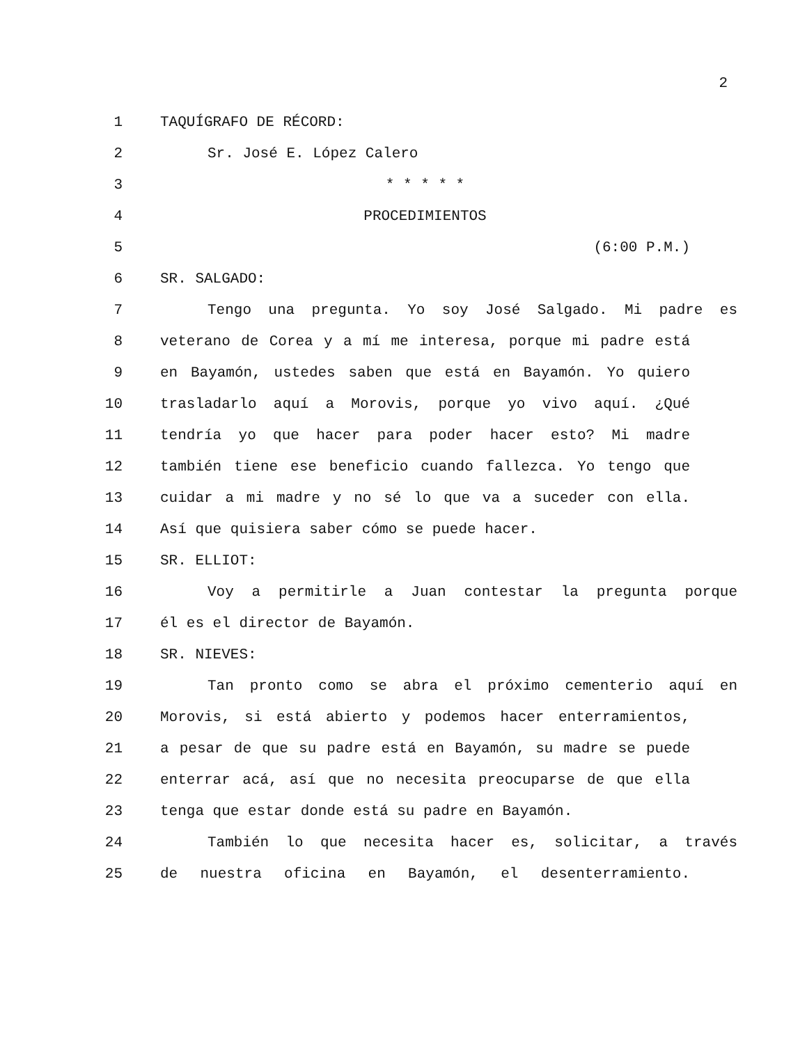2
1 TAQUÍGRAFO DE RÉCORD:
2 Sr. José E. López Calero
3 * * * * *
4 PROCEDIMIENTOS
5 (6:00 P.M.)
6 SR. SALGADO:
7 Tengo una pregunta. Yo soy José Salgado. Mi padre es
8 veterano de Corea y a mí me interesa, porque mi padre está
9 en Bayamón, ustedes saben que está en Bayamón. Yo quiero
10 trasladarlo aquí a Morovis, porque yo vivo aquí. ¿Qué
11 tendría yo que hacer para poder hacer esto? Mi madre
12 también tiene ese beneficio cuando fallezca. Yo tengo que
13 cuidar a mi madre y no sé lo que va a suceder con ella.
14 Así que quisiera saber cómo se puede hacer.
15 SR. ELLIOT:
16 Voy a permitirle a Juan contestar la pregunta porque
17 él es el director de Bayamón.
18 SR. NIEVES:
19 Tan pronto como se abra el próximo cementerio aquí en
20 Morovis, si está abierto y podemos hacer enterramientos,
21 a pesar de que su padre está en Bayamón, su madre se puede
22 enterrar acá, así que no necesita preocuparse de que ella
23 tenga que estar donde está su padre en Bayamón.
24 También lo que necesita hacer es, solicitar, a través
25 de nuestra oficina en Bayamón, el desenterramiento.